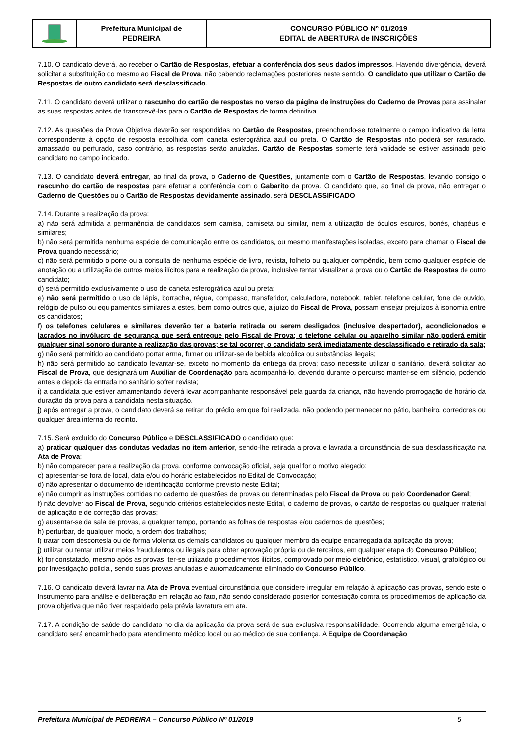| | Prefeitura Municipal de PEDREIRA | CONCURSO PÚBLICO Nº 01/2019 EDITAL de ABERTURA de INSCRIÇÕES |
7.10. O candidato deverá, ao receber o Cartão de Respostas, efetuar a conferência dos seus dados impressos. Havendo divergência, deverá solicitar a substituição do mesmo ao Fiscal de Prova, não cabendo reclamações posteriores neste sentido. O candidato que utilizar o Cartão de Respostas de outro candidato será desclassificado.
7.11. O candidato deverá utilizar o rascunho do cartão de respostas no verso da página de instruções do Caderno de Provas para assinalar as suas respostas antes de transcrevê-las para o Cartão de Respostas de forma definitiva.
7.12. As questões da Prova Objetiva deverão ser respondidas no Cartão de Respostas, preenchendo-se totalmente o campo indicativo da letra correspondente à opção de resposta escolhida com caneta esferográfica azul ou preta. O Cartão de Respostas não poderá ser rasurado, amassado ou perfurado, caso contrário, as respostas serão anuladas. Cartão de Respostas somente terá validade se estiver assinado pelo candidato no campo indicado.
7.13. O candidato deverá entregar, ao final da prova, o Caderno de Questões, juntamente com o Cartão de Respostas, levando consigo o rascunho do cartão de respostas para efetuar a conferência com o Gabarito da prova. O candidato que, ao final da prova, não entregar o Caderno de Questões ou o Cartão de Respostas devidamente assinado, será DESCLASSIFICADO.
7.14. Durante a realização da prova:
a) não será admitida a permanência de candidatos sem camisa, camiseta ou similar, nem a utilização de óculos escuros, bonés, chapéus e similares;
b) não será permitida nenhuma espécie de comunicação entre os candidatos, ou mesmo manifestações isoladas, exceto para chamar o Fiscal de Prova quando necessário;
c) não será permitido o porte ou a consulta de nenhuma espécie de livro, revista, folheto ou qualquer compêndio, bem como qualquer espécie de anotação ou a utilização de outros meios ilícitos para a realização da prova, inclusive tentar visualizar a prova ou o Cartão de Respostas de outro candidato;
d) será permitido exclusivamente o uso de caneta esferográfica azul ou preta;
e) não será permitido o uso de lápis, borracha, régua, compasso, transferidor, calculadora, notebook, tablet, telefone celular, fone de ouvido, relógio de pulso ou equipamentos similares a estes, bem como outros que, a juízo do Fiscal de Prova, possam ensejar prejuízos à isonomia entre os candidatos;
f) os telefones celulares e similares deverão ter a bateria retirada ou serem desligados (inclusive despertador), acondicionados e lacrados no invólucro de segurança que será entregue pelo Fiscal de Prova; o telefone celular ou aparelho similar não poderá emitir qualquer sinal sonoro durante a realização das provas; se tal ocorrer, o candidato será imediatamente desclassificado e retirado da sala;
g) não será permitido ao candidato portar arma, fumar ou utilizar-se de bebida alcoólica ou substâncias ilegais;
h) não será permitido ao candidato levantar-se, exceto no momento da entrega da prova; caso necessite utilizar o sanitário, deverá solicitar ao Fiscal de Prova, que designará um Auxiliar de Coordenação para acompanhá-lo, devendo durante o percurso manter-se em silêncio, podendo antes e depois da entrada no sanitário sofrer revista;
i) a candidata que estiver amamentando deverá levar acompanhante responsável pela guarda da criança, não havendo prorrogação de horário da duração da prova para a candidata nesta situação.
j) após entregar a prova, o candidato deverá se retirar do prédio em que foi realizada, não podendo permanecer no pátio, banheiro, corredores ou qualquer área interna do recinto.
7.15. Será excluído do Concurso Público e DESCLASSIFICADO o candidato que:
a) praticar qualquer das condutas vedadas no item anterior, sendo-lhe retirada a prova e lavrada a circunstância de sua desclassificação na Ata de Prova;
b) não comparecer para a realização da prova, conforme convocação oficial, seja qual for o motivo alegado;
c) apresentar-se fora de local, data e/ou do horário estabelecidos no Edital de Convocação;
d) não apresentar o documento de identificação conforme previsto neste Edital;
e) não cumprir as instruções contidas no caderno de questões de provas ou determinadas pelo Fiscal de Prova ou pelo Coordenador Geral;
f) não devolver ao Fiscal de Prova, segundo critérios estabelecidos neste Edital, o caderno de provas, o cartão de respostas ou qualquer material de aplicação e de correção das provas;
g) ausentar-se da sala de provas, a qualquer tempo, portando as folhas de respostas e/ou cadernos de questões;
h) perturbar, de qualquer modo, a ordem dos trabalhos;
i) tratar com descortesia ou de forma violenta os demais candidatos ou qualquer membro da equipe encarregada da aplicação da prova;
j) utilizar ou tentar utilizar meios fraudulentos ou ilegais para obter aprovação própria ou de terceiros, em qualquer etapa do Concurso Público;
k) for constatado, mesmo após as provas, ter-se utilizado procedimentos ilícitos, comprovado por meio eletrônico, estatístico, visual, grafológico ou por investigação policial, sendo suas provas anuladas e automaticamente eliminado do Concurso Público.
7.16. O candidato deverá lavrar na Ata de Prova eventual circunstância que considere irregular em relação à aplicação das provas, sendo este o instrumento para análise e deliberação em relação ao fato, não sendo considerado posterior contestação contra os procedimentos de aplicação da prova objetiva que não tiver respaldado pela prévia lavratura em ata.
7.17. A condição de saúde do candidato no dia da aplicação da prova será de sua exclusiva responsabilidade. Ocorrendo alguma emergência, o candidato será encaminhado para atendimento médico local ou ao médico de sua confiança. A Equipe de Coordenação
Prefeitura Municipal de PEDREIRA – Concurso Público Nº 01/2019 5